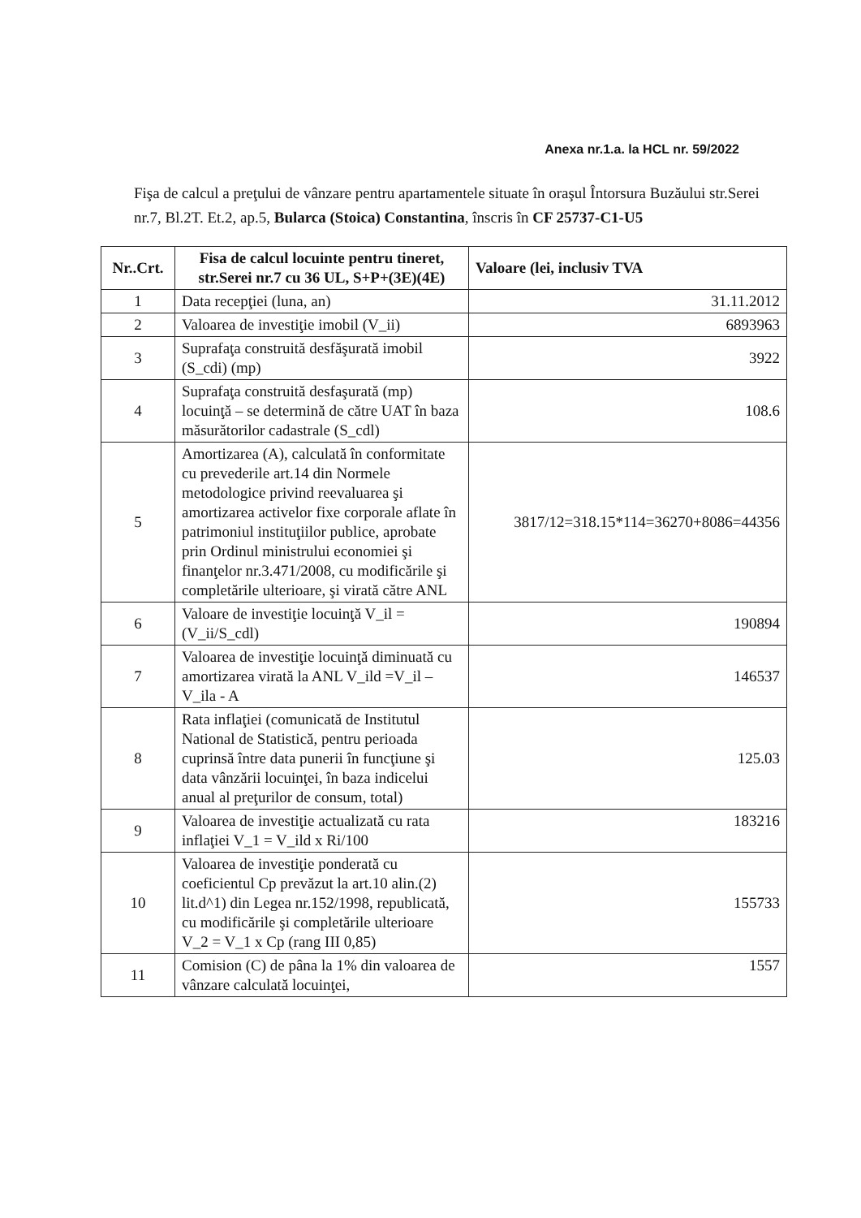Anexa nr.1.a. la HCL nr. 59/2022
Fişa de calcul a preţului de vânzare pentru apartamentele situate în oraşul Întorsura Buzăului str.Serei nr.7, Bl.2T. Et.2, ap.5, Bularca (Stoica) Constantina, înscris în CF 25737-C1-U5
| Nr..Crt. | Fisa de calcul locuinte pentru tineret, str.Serei nr.7 cu 36 UL, S+P+(3E)(4E) | Valoare (lei, inclusiv TVA |
| --- | --- | --- |
| 1 | Data recepţiei (luna, an) | 31.11.2012 |
| 2 | Valoarea de investiţie imobil (V_ii) | 6893963 |
| 3 | Suprafaţa construită desfăşurată imobil (S_cdi) (mp) | 3922 |
| 4 | Suprafaţa construită desfaşurată (mp) locuinţă – se determină de către UAT în baza măsurătorilor cadastrale (S_cdl) | 108.6 |
| 5 | Amortizarea (A), calculată în conformitate cu prevederile art.14 din Normele metodologice privind reevaluarea şi amortizarea activelor fixe corporale aflate în patrimoniul instituţiilor publice, aprobate prin Ordinul ministrului economiei şi finanţelor nr.3.471/2008, cu modificările şi completările ulterioare, şi virată către ANL | 3817/12=318.15*114=36270+8086=44356 |
| 6 | Valoare de investiţie locuinţă V_il = (V_ii/S_cdl) | 190894 |
| 7 | Valoarea de investiţie locuinţă diminuată cu amortizarea virată la ANL V_ild =V_il – V_ila - A | 146537 |
| 8 | Rata inflaţiei (comunicată de Institutul National de Statistică, pentru perioada cuprinsă între data punerii în funcţiune şi data vânzării locuinţei, în baza indicelui anual al preţurilor de consum, total) | 125.03 |
| 9 | Valoarea de investiţie actualizată cu rata inflaţiei V_1 = V_ild x Ri/100 | 183216 |
| 10 | Valoarea de investiţie ponderată cu coeficientul Cp prevăzut la art.10 alin.(2) lit.d^1) din Legea nr.152/1998, republicată, cu modificările şi completările ulterioare V_2 = V_1 x Cp (rang III 0,85) | 155733 |
| 11 | Comision (C) de pâna la 1% din valoarea de vânzare calculată locuinţei, | 1557 |